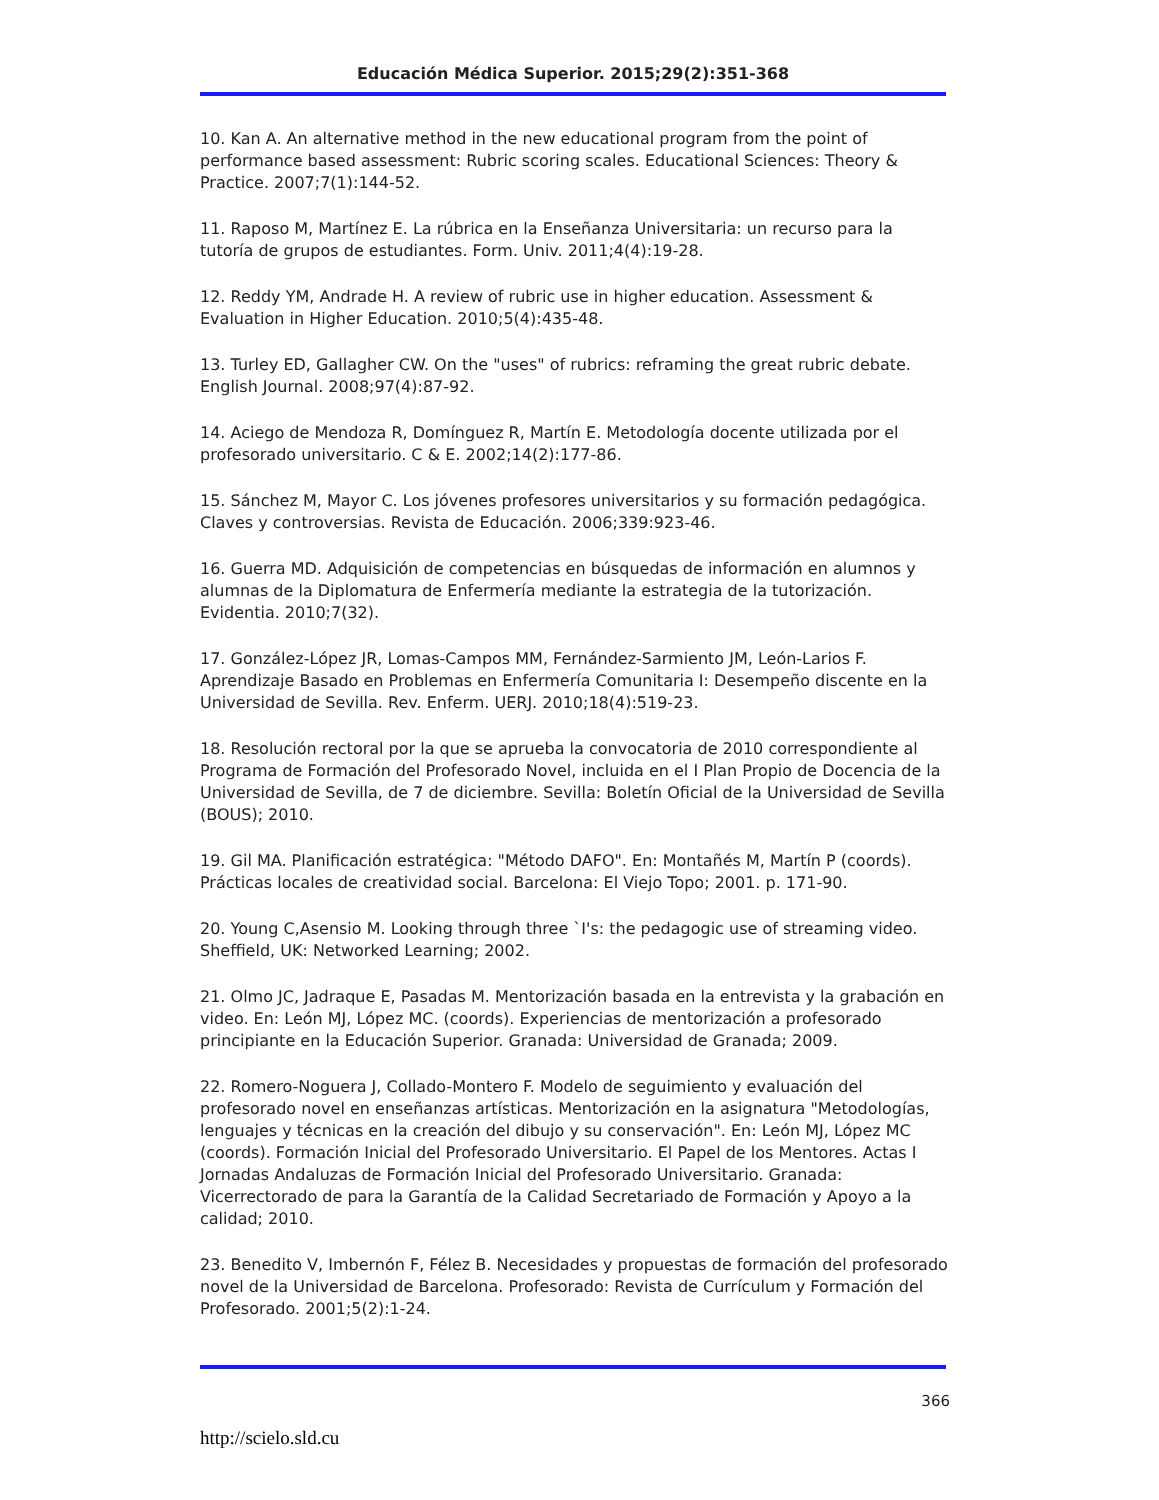Educación Médica Superior. 2015;29(2):351-368
10. Kan A. An alternative method in the new educational program from the point of performance based assessment: Rubric scoring scales. Educational Sciences: Theory & Practice. 2007;7(1):144-52.
11. Raposo M, Martínez E. La rúbrica en la Enseñanza Universitaria: un recurso para la tutoría de grupos de estudiantes. Form. Univ. 2011;4(4):19-28.
12. Reddy YM, Andrade H. A review of rubric use in higher education. Assessment & Evaluation in Higher Education. 2010;5(4):435-48.
13. Turley ED, Gallagher CW. On the "uses" of rubrics: reframing the great rubric debate. English Journal. 2008;97(4):87-92.
14. Aciego de Mendoza R, Domínguez R, Martín E. Metodología docente utilizada por el profesorado universitario. C & E. 2002;14(2):177-86.
15. Sánchez M, Mayor C. Los jóvenes profesores universitarios y su formación pedagógica. Claves y controversias. Revista de Educación. 2006;339:923-46.
16. Guerra MD. Adquisición de competencias en búsquedas de información en alumnos y alumnas de la Diplomatura de Enfermería mediante la estrategia de la tutorización. Evidentia. 2010;7(32).
17. González-López JR, Lomas-Campos MM, Fernández-Sarmiento JM, León-Larios F. Aprendizaje Basado en Problemas en Enfermería Comunitaria I: Desempeño discente en la Universidad de Sevilla. Rev. Enferm. UERJ. 2010;18(4):519-23.
18. Resolución rectoral por la que se aprueba la convocatoria de 2010 correspondiente al Programa de Formación del Profesorado Novel, incluida en el I Plan Propio de Docencia de la Universidad de Sevilla, de 7 de diciembre. Sevilla: Boletín Oficial de la Universidad de Sevilla (BOUS); 2010.
19. Gil MA. Planificación estratégica: "Método DAFO". En: Montañés M, Martín P (coords). Prácticas locales de creatividad social. Barcelona: El Viejo Topo; 2001. p. 171-90.
20. Young C,Asensio M. Looking through three `I's: the pedagogic use of streaming video. Sheffield, UK: Networked Learning; 2002.
21. Olmo JC, Jadraque E, Pasadas M. Mentorización basada en la entrevista y la grabación en video. En: León MJ, López MC. (coords). Experiencias de mentorización a profesorado principiante en la Educación Superior. Granada: Universidad de Granada; 2009.
22. Romero-Noguera J, Collado-Montero F. Modelo de seguimiento y evaluación del profesorado novel en enseñanzas artísticas. Mentorización en la asignatura "Metodologías, lenguajes y técnicas en la creación del dibujo y su conservación". En: León MJ, López MC (coords). Formación Inicial del Profesorado Universitario. El Papel de los Mentores. Actas I Jornadas Andaluzas de Formación Inicial del Profesorado Universitario. Granada: Vicerrectorado de para la Garantía de la Calidad Secretariado de Formación y Apoyo a la calidad; 2010.
23. Benedito V, Imbernón F, Félez B. Necesidades y propuestas de formación del profesorado novel de la Universidad de Barcelona. Profesorado: Revista de Currículum y Formación del Profesorado. 2001;5(2):1-24.
366
http://scielo.sld.cu